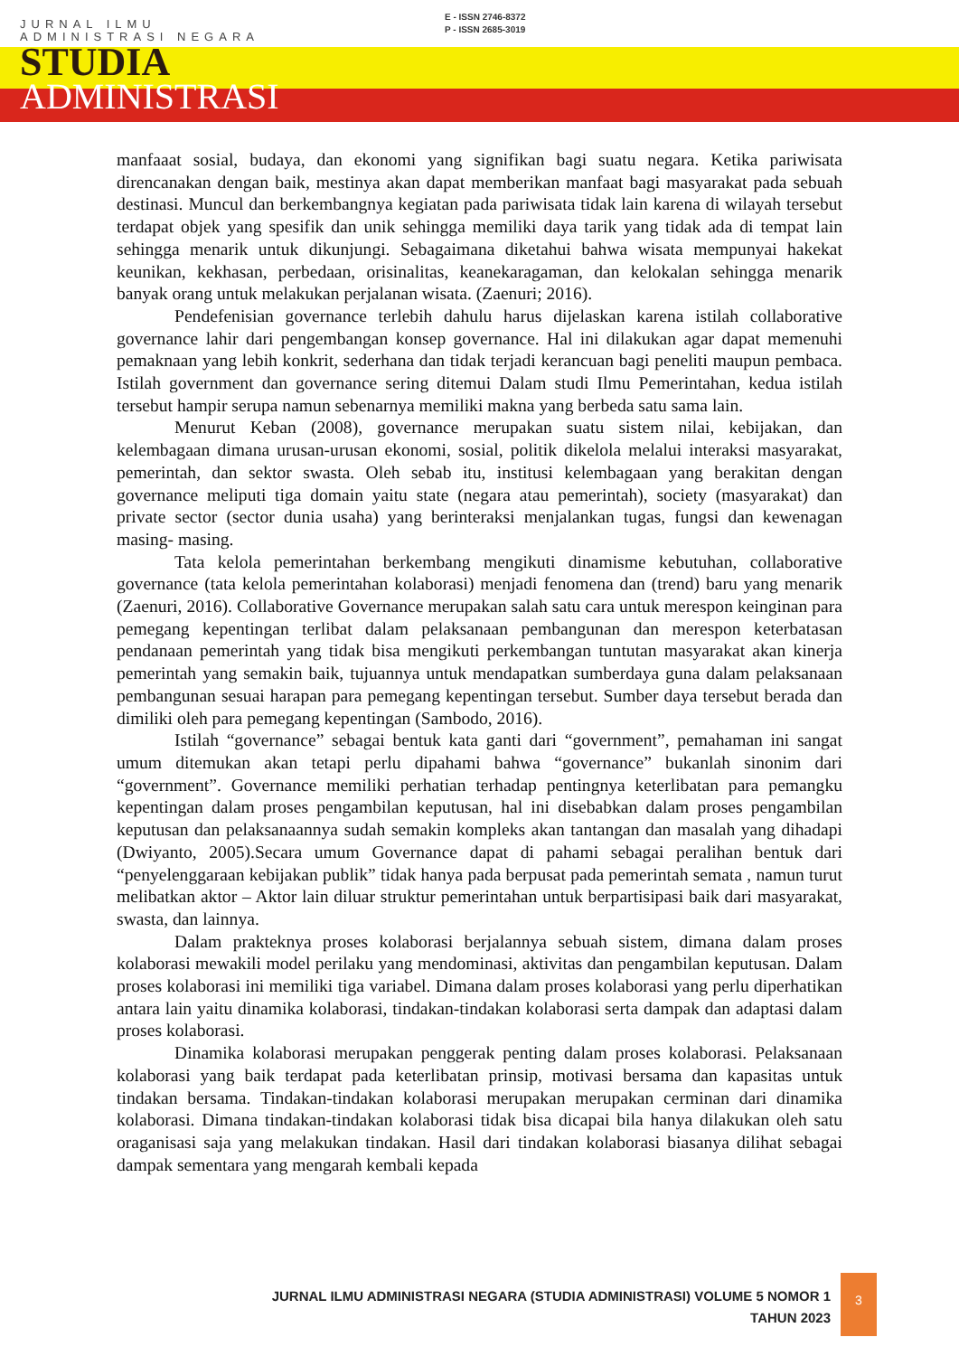JURNAL ILMU
ADMINISTRASI NEGARA
E - ISSN 2746-8372
P - ISSN 2685-3019
STUDIA
ADMINISTRASI
manfaaat sosial, budaya, dan ekonomi yang signifikan bagi suatu negara. Ketika pariwisata direncanakan dengan baik, mestinya akan dapat memberikan manfaat bagi masyarakat pada sebuah destinasi. Muncul dan berkembangnya kegiatan pada pariwisata tidak lain karena di wilayah tersebut terdapat objek yang spesifik dan unik sehingga memiliki daya tarik yang tidak ada di tempat lain sehingga menarik untuk dikunjungi. Sebagaimana diketahui bahwa wisata mempunyai hakekat keunikan, kekhasan, perbedaan, orisinalitas, keanekaragaman, dan kelokalan sehingga menarik banyak orang untuk melakukan perjalanan wisata. (Zaenuri; 2016).
Pendefenisian governance terlebih dahulu harus dijelaskan karena istilah collaborative governance lahir dari pengembangan konsep governance. Hal ini dilakukan agar dapat memenuhi pemaknaan yang lebih konkrit, sederhana dan tidak terjadi kerancuan bagi peneliti maupun pembaca. Istilah government dan governance sering ditemui Dalam studi Ilmu Pemerintahan, kedua istilah tersebut hampir serupa namun sebenarnya memiliki makna yang berbeda satu sama lain.
Menurut Keban (2008), governance merupakan suatu sistem nilai, kebijakan, dan kelembagaan dimana urusan-urusan ekonomi, sosial, politik dikelola melalui interaksi masyarakat, pemerintah, dan sektor swasta. Oleh sebab itu, institusi kelembagaan yang berakitan dengan governance meliputi tiga domain yaitu state (negara atau pemerintah), society (masyarakat) dan private sector (sector dunia usaha) yang berinteraksi menjalankan tugas, fungsi dan kewenagan masing- masing.
Tata kelola pemerintahan berkembang mengikuti dinamisme kebutuhan, collaborative governance (tata kelola pemerintahan kolaborasi) menjadi fenomena dan (trend) baru yang menarik (Zaenuri, 2016). Collaborative Governance merupakan salah satu cara untuk merespon keinginan para pemegang kepentingan terlibat dalam pelaksanaan pembangunan dan merespon keterbatasan pendanaan pemerintah yang tidak bisa mengikuti perkembangan tuntutan masyarakat akan kinerja pemerintah yang semakin baik, tujuannya untuk mendapatkan sumberdaya guna dalam pelaksanaan pembangunan sesuai harapan para pemegang kepentingan tersebut. Sumber daya tersebut berada dan dimiliki oleh para pemegang kepentingan (Sambodo, 2016).
Istilah “governance” sebagai bentuk kata ganti dari “government”, pemahaman ini sangat umum ditemukan akan tetapi perlu dipahami bahwa “governance” bukanlah sinonim dari “government”. Governance memiliki perhatian terhadap pentingnya keterlibatan para pemangku kepentingan dalam proses pengambilan keputusan, hal ini disebabkan dalam proses pengambilan keputusan dan pelaksanaannya sudah semakin kompleks akan tantangan dan masalah yang dihadapi (Dwiyanto, 2005).Secara umum Governance dapat di pahami sebagai peralihan bentuk dari “penyelenggaraan kebijakan publik” tidak hanya pada berpusat pada pemerintah semata , namun turut melibatkan aktor – Aktor lain diluar struktur pemerintahan untuk berpartisipasi baik dari masyarakat, swasta, dan lainnya.
Dalam prakteknya proses kolaborasi berjalannya sebuah sistem, dimana dalam proses kolaborasi mewakili model perilaku yang mendominasi, aktivitas dan pengambilan keputusan. Dalam proses kolaborasi ini memiliki tiga variabel. Dimana dalam proses kolaborasi yang perlu diperhatikan antara lain yaitu dinamika kolaborasi, tindakan-tindakan kolaborasi serta dampak dan adaptasi dalam proses kolaborasi.
Dinamika kolaborasi merupakan penggerak penting dalam proses kolaborasi. Pelaksanaan kolaborasi yang baik terdapat pada keterlibatan prinsip, motivasi bersama dan kapasitas untuk tindakan bersama. Tindakan-tindakan kolaborasi merupakan merupakan cerminan dari dinamika kolaborasi. Dimana tindakan-tindakan kolaborasi tidak bisa dicapai bila hanya dilakukan oleh satu oraganisasi saja yang melakukan tindakan. Hasil dari tindakan kolaborasi biasanya dilihat sebagai dampak sementara yang mengarah kembali kepada
JURNAL ILMU ADMINISTRASI NEGARA (STUDIA ADMINISTRASI) VOLUME 5 NOMOR 1
TAHUN 2023
3